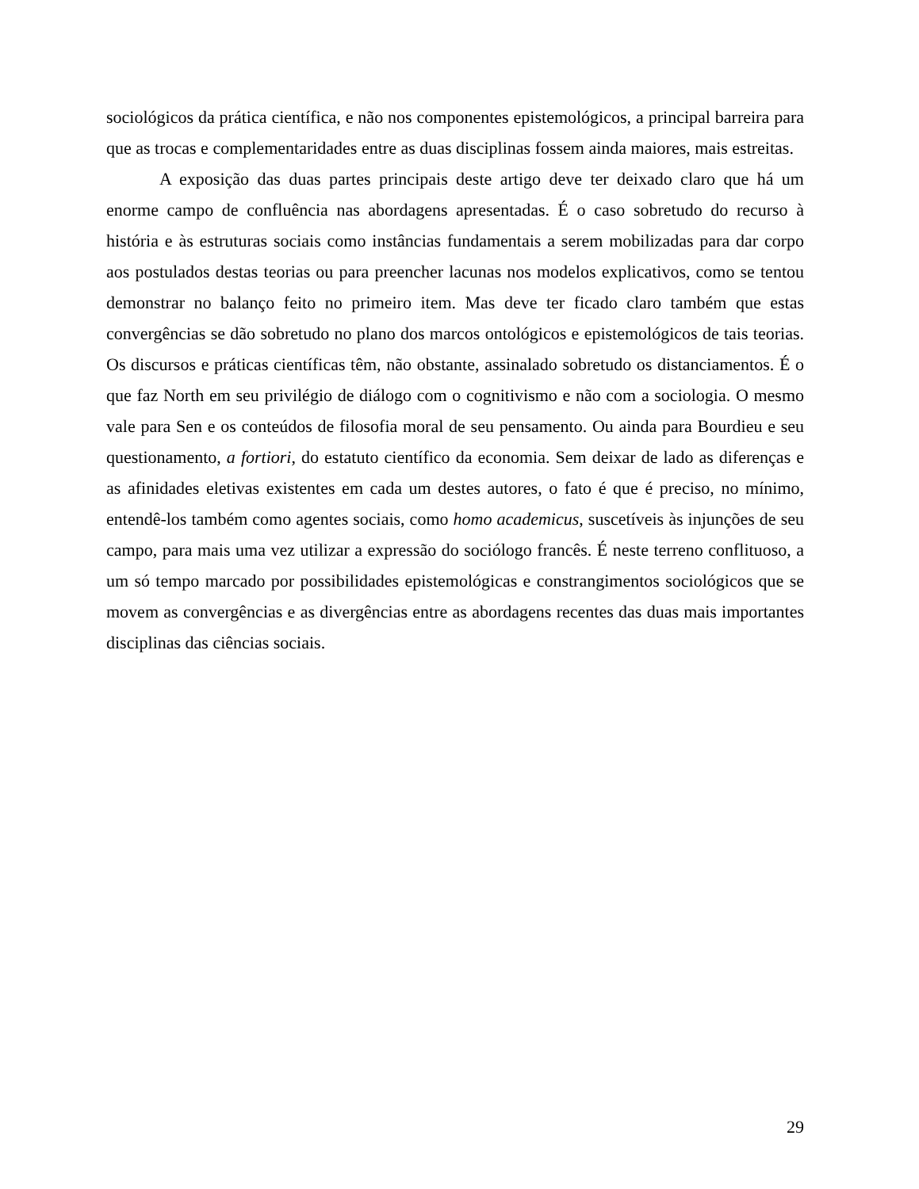sociológicos da prática científica, e não nos componentes epistemológicos, a principal barreira para que as trocas e complementaridades entre as duas disciplinas fossem ainda maiores, mais estreitas.
A exposição das duas partes principais deste artigo deve ter deixado claro que há um enorme campo de confluência nas abordagens apresentadas. É o caso sobretudo do recurso à história e às estruturas sociais como instâncias fundamentais a serem mobilizadas para dar corpo aos postulados destas teorias ou para preencher lacunas nos modelos explicativos, como se tentou demonstrar no balanço feito no primeiro item. Mas deve ter ficado claro também que estas convergências se dão sobretudo no plano dos marcos ontológicos e epistemológicos de tais teorias. Os discursos e práticas científicas têm, não obstante, assinalado sobretudo os distanciamentos. É o que faz North em seu privilégio de diálogo com o cognitivismo e não com a sociologia. O mesmo vale para Sen e os conteúdos de filosofia moral de seu pensamento. Ou ainda para Bourdieu e seu questionamento, a fortiori, do estatuto científico da economia. Sem deixar de lado as diferenças e as afinidades eletivas existentes em cada um destes autores, o fato é que é preciso, no mínimo, entendê-los também como agentes sociais, como homo academicus, suscetíveis às injunções de seu campo, para mais uma vez utilizar a expressão do sociólogo francês. É neste terreno conflituoso, a um só tempo marcado por possibilidades epistemológicas e constrangimentos sociológicos que se movem as convergências e as divergências entre as abordagens recentes das duas mais importantes disciplinas das ciências sociais.
29